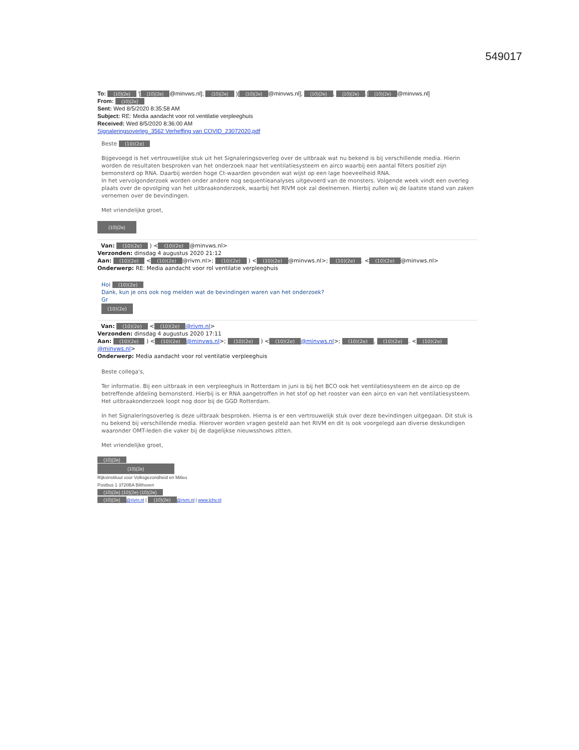549017
To: (10)(2e) '[(10)(2e) @minvws.nl]; (10)(2e) )[(10)(2e) @minvws.nl]; (10)(2e), (10)(2e).[(10)(2e) @minvws.nl]
From: (10)(2e)
Sent: Wed 8/5/2020 8:35:58 AM
Subject: RE: Media aandacht voor rol ventilatie verpleeghuis
Received: Wed 8/5/2020 8:36:00 AM
Signaleringsoverleg_3562 Verheffing van COVID_23072020.pdf
Beste (10)(2e)
Bijgevoegd is het vertrouwelijke stuk uit het Signaleringsoverleg over de uitbraak wat nu bekend is bij verschillende media. Hierin worden de resultaten besproken van het onderzoek naar het ventilatiesysteem en airco waarbij een aantal filters positief zijn bemonsterd op RNA. Daarbij werden hoge Ct-waarden gevonden wat wijst op een lage hoeveelheid RNA.
In het vervolgonderzoek worden onder andere nog sequentieanalyses uitgevoerd van de monsters. Volgende week vindt een overleg plaats over de opvolging van het uitbraakonderzoek, waarbij het RIVM ook zal deelnemen. Hierbij zullen wij de laatste stand van zaken vernemen over de bevindingen.
Met vriendelijke groet,
(10)(2e)
Van: (10)(2e) ) < (10)(2e) @minvws.nl>
Verzonden: dinsdag 4 augustus 2020 21:12
Aan: (10)(2e) < (10)(2e) @rivm.nl>; (10)(2e) ) < (10)(2e) @minvws.nl>; (10)(2e). < (10)(2e) @minvws.nl>
Onderwerp: RE: Media aandacht voor rol ventilatie verpleeghuis
Hoi (10)(2e)
Dank, kun je ons ook nog melden wat de bevindingen waren van het onderzoek?
Gr
(10)(2e)
Van: (10)(2e) < (10)(2e) @rivm.nl>
Verzonden: dinsdag 4 augustus 2020 17:11
Aan: (10)(2e) ) < (10)(2e) @minvws.nl>; (10)(2e) ) < (10)(2e) @minvws.nl>; (10)(2e), (10)(2e). < (10)(2e) @minvws.nl>
Onderwerp: Media aandacht voor rol ventilatie verpleeghuis
Beste collega's,
Ter informatie. Bij een uitbraak in een verpleeghuis in Rotterdam in juni is bij het BCO ook het ventilatiesysteem en de airco op de betreffende afdeling bemonsterd. Hierbij is er RNA aangetroffen in het stof op het rooster van een airco en van het ventilatiesysteem. Het uitbraakonderzoek loopt nog door bij de GGD Rotterdam.
In het Signaleringsoverleg is deze uitbraak besproken. Hierna is er een vertrouwelijk stuk over deze bevindingen uitgegaan. Dit stuk is nu bekend bij verschillende media. Hierover worden vragen gesteld aan het RIVM en dit is ook voorgelegd aan diverse deskundigen waaronder OMT-leden die vaker bij de dagelijkse nieuwsshows zitten.
Met vriendelijke groet,
(10)(2e)
(10)(2e)
Rijksinstituut voor Volksgezondheid en Milieu
Postbus 1 3720BA Bilthoven
(10)(2e) (10)(2e) (10)(2e)
(10)(2e) @rivm.nl | (10)(2e) @rivm.nl | www.lchv.nl